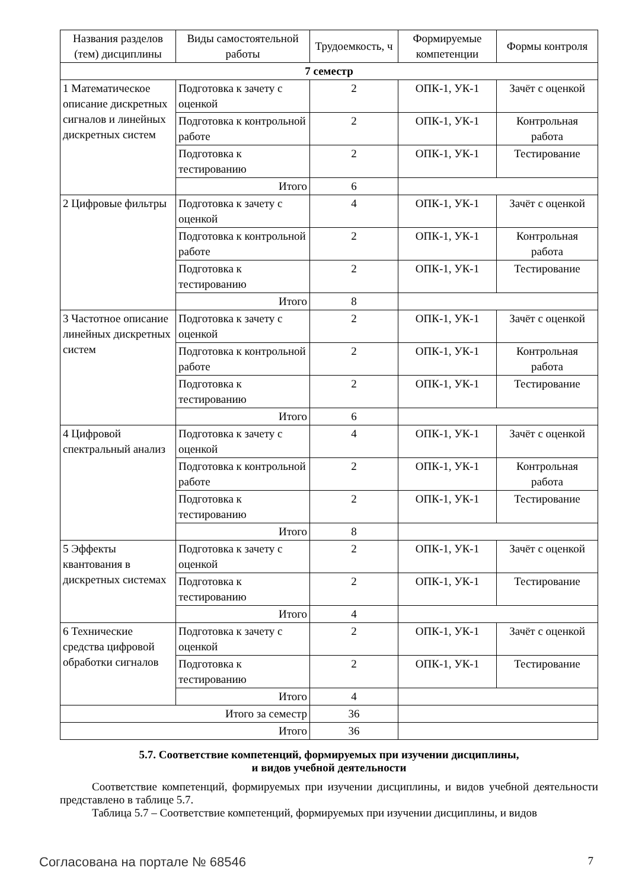| Названия разделов (тем) дисциплины | Виды самостоятельной работы | Трудоемкость, ч | Формируемые компетенции | Формы контроля |
| --- | --- | --- | --- | --- |
| 7 семестр | | | | |
| 1 Математическое описание дискретных сигналов и линейных дискретных систем | Подготовка к зачету с оценкой | 2 | ОПК-1, УК-1 | Зачёт с оценкой |
| | Подготовка к контрольной работе | 2 | ОПК-1, УК-1 | Контрольная работа |
| | Подготовка к тестированию | 2 | ОПК-1, УК-1 | Тестирование |
| | Итого | 6 | | |
| 2 Цифровые фильтры | Подготовка к зачету с оценкой | 4 | ОПК-1, УК-1 | Зачёт с оценкой |
| | Подготовка к контрольной работе | 2 | ОПК-1, УК-1 | Контрольная работа |
| | Подготовка к тестированию | 2 | ОПК-1, УК-1 | Тестирование |
| | Итого | 8 | | |
| 3 Частотное описание линейных дискретных систем | Подготовка к зачету с оценкой | 2 | ОПК-1, УК-1 | Зачёт с оценкой |
| | Подготовка к контрольной работе | 2 | ОПК-1, УК-1 | Контрольная работа |
| | Подготовка к тестированию | 2 | ОПК-1, УК-1 | Тестирование |
| | Итого | 6 | | |
| 4 Цифровой спектральный анализ | Подготовка к зачету с оценкой | 4 | ОПК-1, УК-1 | Зачёт с оценкой |
| | Подготовка к контрольной работе | 2 | ОПК-1, УК-1 | Контрольная работа |
| | Подготовка к тестированию | 2 | ОПК-1, УК-1 | Тестирование |
| | Итого | 8 | | |
| 5 Эффекты квантования в дискретных системах | Подготовка к зачету с оценкой | 2 | ОПК-1, УК-1 | Зачёт с оценкой |
| | Подготовка к тестированию | 2 | ОПК-1, УК-1 | Тестирование |
| | Итого | 4 | | |
| 6 Технические средства цифровой обработки сигналов | Подготовка к зачету с оценкой | 2 | ОПК-1, УК-1 | Зачёт с оценкой |
| | Подготовка к тестированию | 2 | ОПК-1, УК-1 | Тестирование |
| | Итого | 4 | | |
| Итого за семестр | | 36 | | |
| Итого | | 36 | | |
5.7. Соответствие компетенций, формируемых при изучении дисциплины,
и видов учебной деятельности
Соответствие компетенций, формируемых при изучении дисциплины, и видов учебной деятельности представлено в таблице 5.7.
Таблица 5.7 – Соответствие компетенций, формируемых при изучении дисциплины, и видов
Согласована на портале № 68546 7